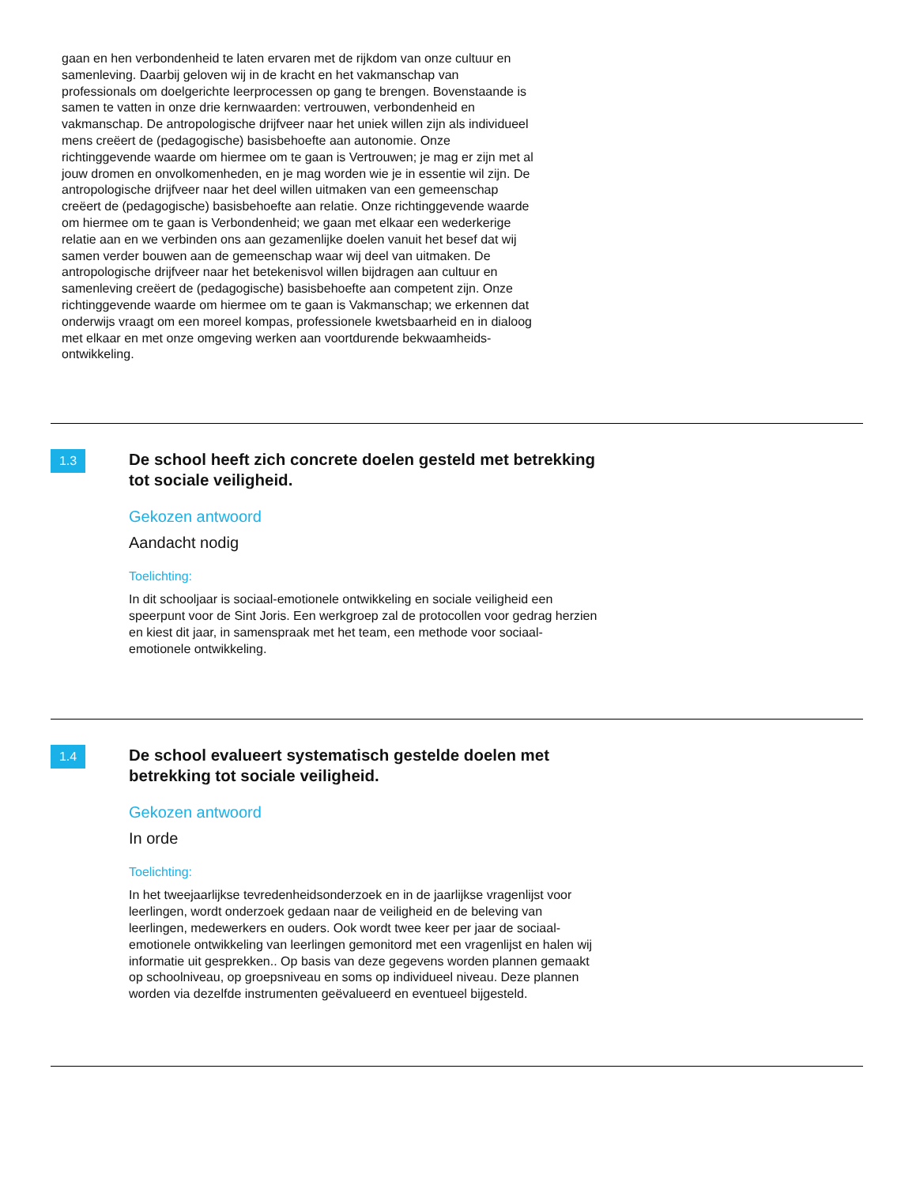gaan en hen verbondenheid te laten ervaren met de rijkdom van onze cultuur en samenleving. Daarbij geloven wij in de kracht en het vakmanschap van professionals om doelgerichte leerprocessen op gang te brengen. Bovenstaande is samen te vatten in onze drie kernwaarden: vertrouwen, verbondenheid en vakmanschap. De antropologische drijfveer naar het uniek willen zijn als individueel mens creëert de (pedagogische) basisbehoefte aan autonomie. Onze richtinggevende waarde om hiermee om te gaan is Vertrouwen; je mag er zijn met al jouw dromen en onvolkomenheden, en je mag worden wie je in essentie wil zijn. De antropologische drijfveer naar het deel willen uitmaken van een gemeenschap creëert de (pedagogische) basisbehoefte aan relatie. Onze richtinggevende waarde om hiermee om te gaan is Verbondenheid; we gaan met elkaar een wederkerige relatie aan en we verbinden ons aan gezamenlijke doelen vanuit het besef dat wij samen verder bouwen aan de gemeenschap waar wij deel van uitmaken. De antropologische drijfveer naar het betekenisvol willen bijdragen aan cultuur en samenleving creëert de (pedagogische) basisbehoefte aan competent zijn. Onze richtinggevende waarde om hiermee om te gaan is Vakmanschap; we erkennen dat onderwijs vraagt om een moreel kompas, professionele kwetsbaarheid en in dialoog met elkaar en met onze omgeving werken aan voortdurende bekwaamheids- ontwikkeling.
1.3
De school heeft zich concrete doelen gesteld met betrekking tot sociale veiligheid.
Gekozen antwoord
Aandacht nodig
Toelichting:
In dit schooljaar is sociaal-emotionele ontwikkeling en sociale veiligheid een speerpunt voor de Sint Joris. Een werkgroep zal de protocollen voor gedrag herzien en kiest dit jaar, in samenspraak met het team, een methode voor sociaal-emotionele ontwikkeling.
1.4
De school evalueert systematisch gestelde doelen met betrekking tot sociale veiligheid.
Gekozen antwoord
In orde
Toelichting:
In het tweejaarlijkse tevredenheidsonderzoek en in de jaarlijkse vragenlijst voor leerlingen, wordt onderzoek gedaan naar de veiligheid en de beleving van leerlingen, medewerkers en ouders. Ook wordt twee keer per jaar de sociaal-emotionele ontwikkeling van leerlingen gemonitord met een vragenlijst en halen wij informatie uit gesprekken.. Op basis van deze gegevens worden plannen gemaakt op schoolniveau, op groepsniveau en soms op individueel niveau. Deze plannen worden via dezelfde instrumenten geëvalueerd en eventueel bijgesteld.